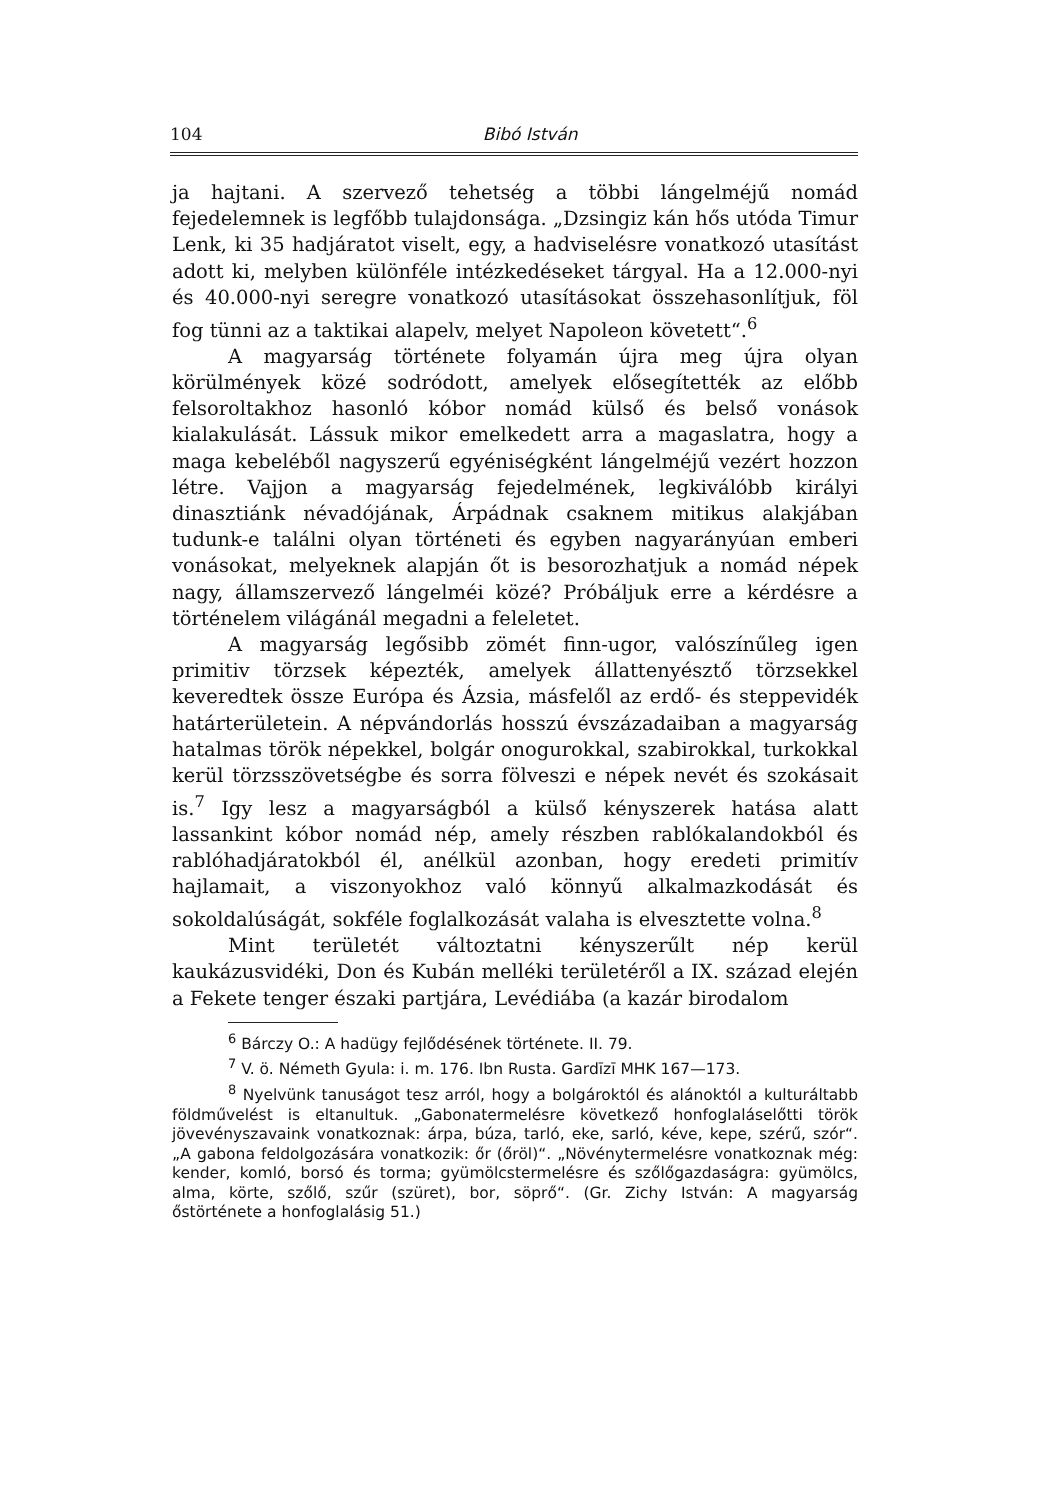104 Bibó István
ja hajtani. A szervező tehetség a többi lángelméjű nomád fejedelemnek is legfőbb tulajdonsága. „Dzsingiz kán hős utóda Timur Lenk, ki 35 hadjáratot viselt, egy, a hadviselésre vonatkozó utasítást adott ki, melyben különféle intézkedéseket tárgyal. Ha a 12.000-nyi és 40.000-nyi seregre vonatkozó utasításokat összehasonlítjuk, föl fog tünni az a taktikai alapelv, melyet Napoleon követett“.<sup>6</sup>
A magyarság története folyamán újra meg újra olyan körülmények közé sodródott, amelyek elősegítették az előbb felsoroltakhoz hasonló kóbor nomád külső és belső vonások kialakulását. Lássuk mikor emelkedett arra a magaslatra, hogy a maga kebeléből nagyszerű egyéniségként lángelméjű vezért hozzon létre. Vajjon a magyarság fejedelmének, legkiválóbb királyi dinasztiánk névadójának, Árpádnak csaknem mitikus alakjában tudunk-e találni olyan történeti és egyben nagyarányúan emberi vonásokat, melyeknek alapján őt is besorozhatjuk a nomád népek nagy, államszervező lángelméi közé? Próbáljuk erre a kérdésre a történelem világánál megadni a feleletet.
A magyarság legősibb zömét finn-ugor, valószínűleg igen primitiv törzsek képezték, amelyek állattenyésztő törzsekkel keveredtek össze Európa és Ázsia, másfelől az erdő- és steppevidék határterületein. A népvándorlás hosszú évszázadaiban a magyarság hatalmas török népekkel, bolgár onogurokkal, szabirokkal, turkokkal kerül törzsszövetségbe és sorra fölveszi e népek nevét és szokásait is.<sup>7</sup> Igy lesz a magyarságból a külső kényszerek hatása alatt lassankint kóbor nomád nép, amely részben rablókalandokból és rablóhadjáratokból él, anélkül azonban, hogy eredeti primitív hajlamait, a viszonyokhoz való könnyű alkalmazkodását és sokoldalúságát, sokféle foglalkozását valaha is elvesztette volna.<sup>8</sup>
Mint területét változtatni kényszerűlt nép kerül kaukázusvidéki, Don és Kubán melléki területéről a IX. század elején a Fekete tenger északi partjára, Levédiába (a kazár birodalom
<sup>6</sup> Bárczy O.: A hadügy fejlődésének története. II. 79.
<sup>7</sup> V. ö. Németh Gyula: i. m. 176. Ibn Rusta. Gardīzī MHK 167—173.
<sup>8</sup> Nyelvünk tanuságot tesz arról, hogy a bolgároktól és alánoktól a kulturáltabb földművelést is eltanultuk. „Gabonatermelésre következő honfoglaláselőtti török jövevényszavaink vonatkoznak: árpa, búza, tarló, eke, sarló, kéve, kepe, szérű, szór“. „A gabona feldolgozására vonatkozik: őr (őröl)“. „Növénytermelésre vonatkoznak még: kender, komló, borsó és torma; gyümölcstermelésre és szőlőgazdaságra: gyümölcs, alma, körte, szőlő, szűr (szüret), bor, söprő“. (Gr. Zichy István: A magyarság őstörténete a honfoglalásig 51.)